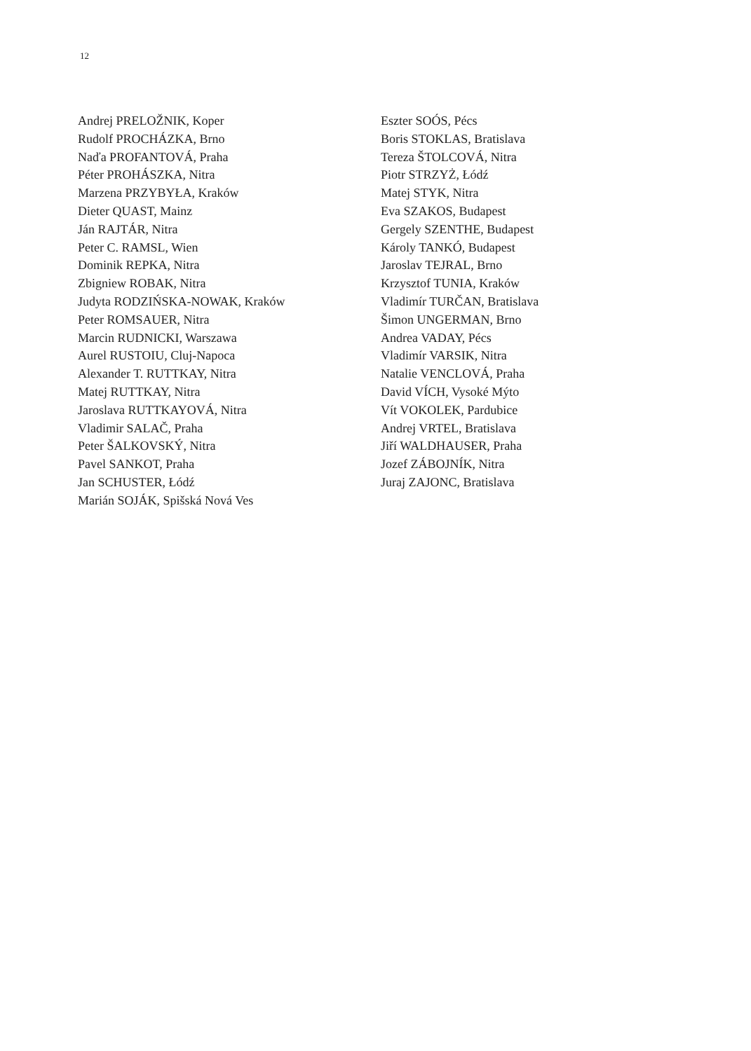12
Andrej PRELOŽNIK, Koper
Rudolf PROCHÁZKA, Brno
Naďa PROFANTOVÁ, Praha
Péter PROHÁSZKA, Nitra
Marzena PRZYBYŁA, Kraków
Dieter QUAST, Mainz
Ján RAJTÁR, Nitra
Peter C. RAMSL, Wien
Dominik REPKA, Nitra
Zbigniew ROBAK, Nitra
Judyta RODZIŃSKA-NOWAK, Kraków
Peter ROMSAUER, Nitra
Marcin RUDNICKI, Warszawa
Aurel RUSTOIU, Cluj-Napoca
Alexander T. RUTTKAY, Nitra
Matej RUTTKAY, Nitra
Jaroslava RUTTKAYOVÁ, Nitra
Vladimir SALAČ, Praha
Peter ŠALKOVSKÝ, Nitra
Pavel SANKOT, Praha
Jan SCHUSTER, Łódź
Marián SOJÁK, Spišská Nová Ves
Eszter SOÓS, Pécs
Boris STOKLAS, Bratislava
Tereza ŠTOLCOVÁ, Nitra
Piotr STRZYŻ, Łódź
Matej STYK, Nitra
Eva SZAKOS, Budapest
Gergely SZENTHE, Budapest
Károly TANKÓ, Budapest
Jaroslav TEJRAL, Brno
Krzysztof TUNIA, Kraków
Vladimír TURČAN, Bratislava
Šimon UNGERMAN, Brno
Andrea VADAY, Pécs
Vladimír VARSIK, Nitra
Natalie VENCLOVÁ, Praha
David VÍCH, Vysoké Mýto
Vít VOKOLEK, Pardubice
Andrej VRTEL, Bratislava
Jiří WALDHAUSER, Praha
Jozef ZÁBOJNÍK, Nitra
Juraj ZAJONC, Bratislava